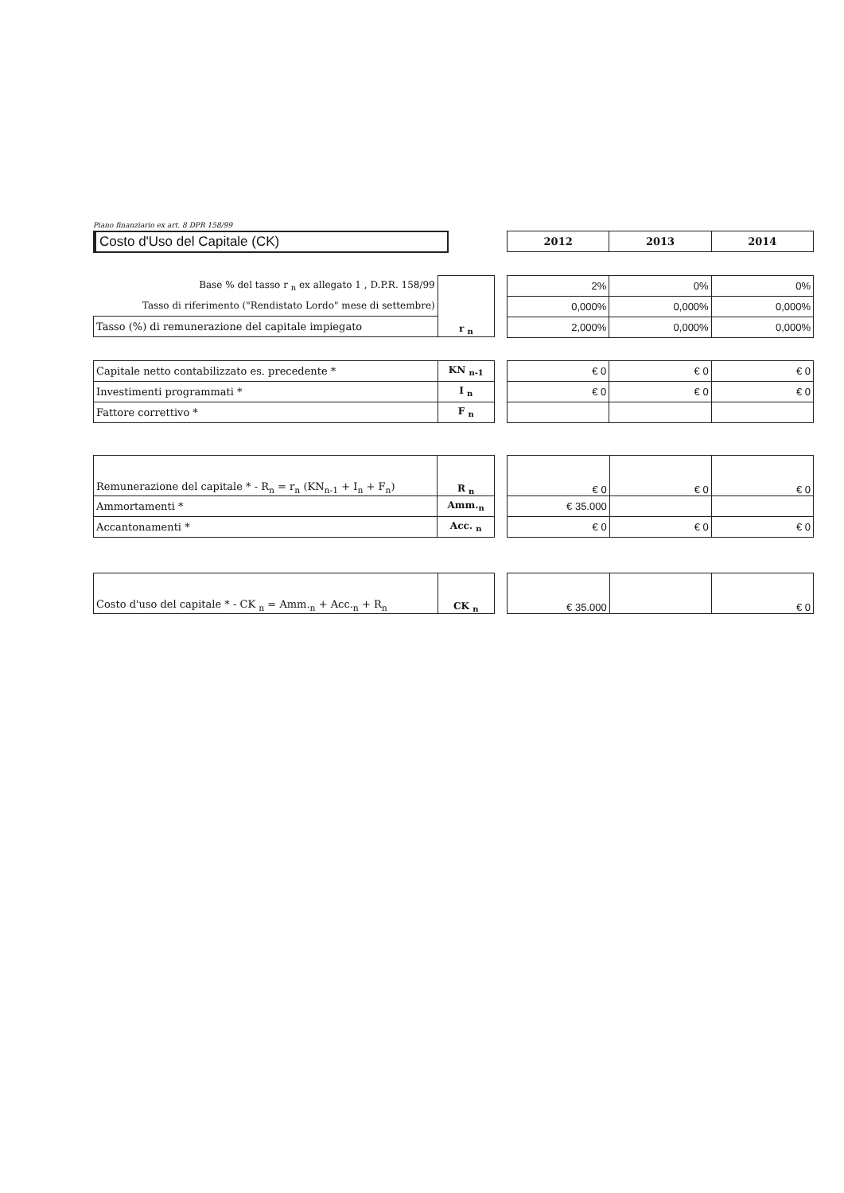Piano finanziario ex art. 8 DPR 158/99
Costo d'Uso del Capitale (CK)
| 2012 | 2013 | 2014 |
| --- | --- | --- |
| Base % del tasso r <sub>n</sub> ex allegato 1 , D.P.R. 158/99 | r <sub>n</sub> |
| Tasso di riferimento ("Rendistato Lordo" mese di settembre) | |
| Tasso (%) di remunerazione del capitale impiegato | |
| 2% | 0% | 0% |
| 0,000% | 0,000% | 0,000% |
| 2,000% | 0,000% | 0,000% |
| Capitale netto contabilizzato es. precedente * | KN <sub>n-1</sub> |
| Investimenti programmati * | I <sub>n</sub> |
| Fattore correttivo * | F <sub>n</sub> |
| € 0 | € 0 | € 0 |
| € 0 | € 0 | € 0 |
| Remunerazione del capitale * - R<sub>n</sub> = r<sub>n</sub> (KN<sub>n-1</sub> + I<sub>n</sub> + F<sub>n</sub>) | R <sub>n</sub> |
| Ammortamenti * | Amm.<sub>n</sub> |
| Accantonamenti * | Acc. <sub>n</sub> |
| € 0 | € 0 | € 0 |
| € 35.000 | | |
| € 0 | € 0 | € 0 |
| Costo d'uso del capitale * - CK <sub>n</sub> = Amm.<sub>n</sub> + Acc.<sub>n</sub> + R<sub>n</sub> | CK <sub>n</sub> |
| € 35.000 | | € 0 |